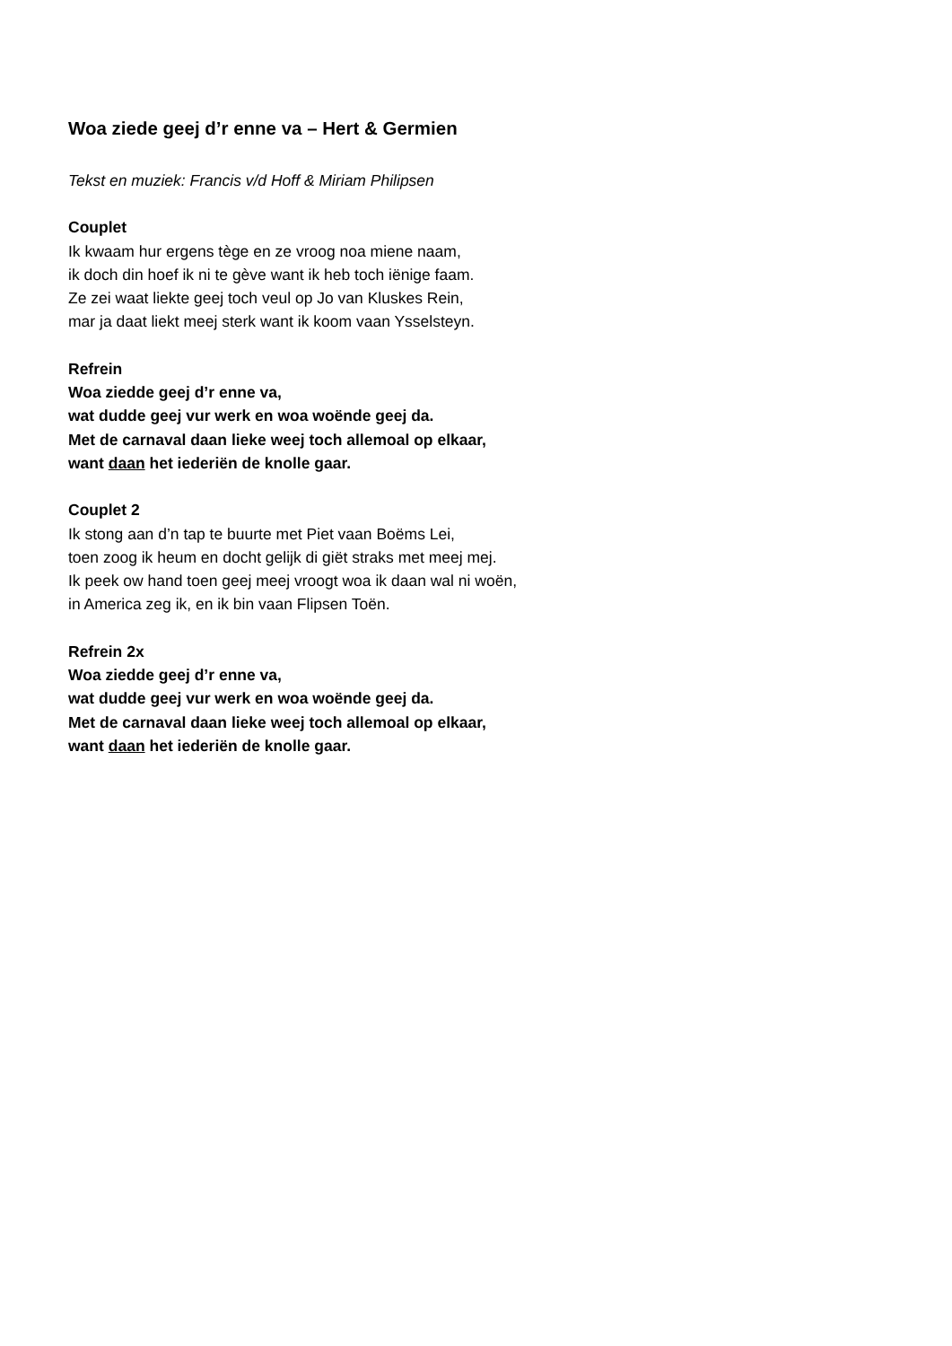Woa ziede geej d’r enne va – Hert & Germien
Tekst en muziek: Francis v/d Hoff & Miriam Philipsen
Couplet
Ik kwaam hur ergens tège en ze vroog noa miene naam,
ik doch din hoef ik ni te gève want ik heb toch iënige faam.
Ze zei waat liekte geej toch veul op Jo van Kluskes Rein,
mar ja daat liekt meej sterk want ik koom vaan Ysselsteyn.
Refrein
Woa ziedde geej d’r enne va,
wat dudde geej vur werk en woa woënde geej da.
Met de carnaval daan lieke weej toch allemoal op elkaar,
want daan het iederiën de knolle gaar.
Couplet 2
Ik stong aan d’n tap te buurte met Piet vaan Boëms Lei,
toen zoog ik heum en docht gelijk di giët straks met meej mej.
Ik peek ow hand toen geej meej vroogt woa ik daan wal ni woën,
in America zeg ik, en ik bin vaan Flipsen Toën.
Refrein 2x
Woa ziedde geej d’r enne va,
wat dudde geej vur werk en woa woënde geej da.
Met de carnaval daan lieke weej toch allemoal op elkaar,
want daan het iederiën de knolle gaar.